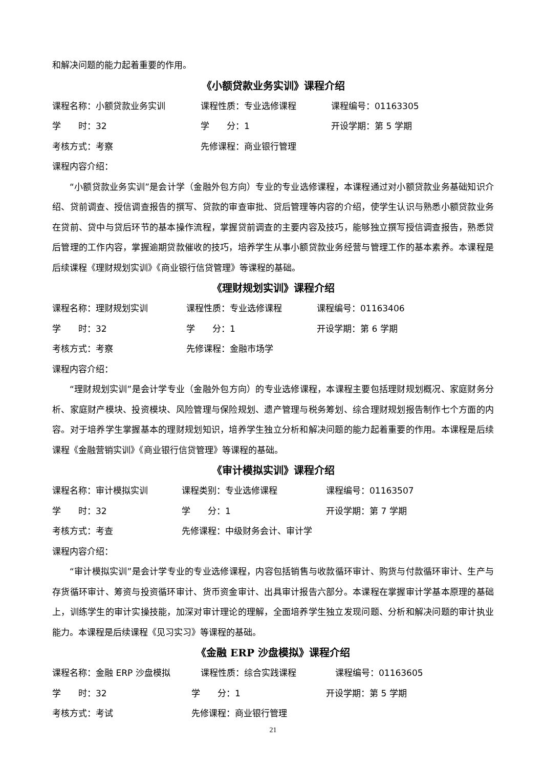和解决问题的能力起着重要的作用。
《小额贷款业务实训》课程介绍
课程名称：小额贷款业务实训 课程性质：专业选修课程 课程编号：01163305
学　　时：32 学　　分：1 开设学期：第 5 学期
考核方式：考察 先修课程：商业银行管理
课程内容介绍：
“小额贷款业务实训”是会计学（金融外包方向）专业的专业选修课程，本课程通过对小额贷款业务基础知识介绍、贷前调查、授信调查报告的撰写、贷款的审查审批、贷后管理等内容的介绍，使学生认识与熟悉小额贷款业务在贷前、贷中与贷后环节的基本操作流程，掌握贷前调查的主要内容及技巧，能够独立撰写授信调查报告，熟悉贷后管理的工作内容，掌握逾期贷款催收的技巧，培养学生从事小额贷款业务经营与管理工作的基本素养。本课程是后续课程《理财规划实训》《商业银行信贷管理》等课程的基础。
《理财规划实训》课程介绍
课程名称：理财规划实训 课程性质：专业选修课程 课程编号：01163406
学　　时：32 学　　分：1 开设学期：第 6 学期
考核方式：考察 先修课程：金融市场学
课程内容介绍：
“理财规划实训”是会计学专业（金融外包方向）的专业选修课程，本课程主要包括理财规划概况、家庭财务分析、家庭财产模块、投资模块、风险管理与保险规划、遗产管理与税务筹划、综合理财规划报告制作七个方面的内容。对于培养学生掌握基本的理财规划知识，培养学生独立分析和解决问题的能力起着重要的作用。本课程是后续课程《金融营销实训》《商业银行信贷管理》等课程的基础。
《审计模拟实训》课程介绍
课程名称：审计模拟实训 课程类别：专业选修课程 课程编号：01163507
学　　时：32 学　　分：1 开设学期：第 7 学期
考核方式：考查 先修课程：中级财务会计、审计学
课程内容介绍：
“审计模拟实训”是会计学专业的专业选修课程，内容包括销售与收款循环审计、购货与付款循环审计、生产与存货循环审计、筹资与投资循环审计、货币资金审计、出具审计报告六部分。本课程在掌握审计学基本原理的基础上，训练学生的审计实操技能，加深对审计理论的理解，全面培养学生独立发现问题、分析和解决问题的审计执业能力。本课程是后续课程《见习实习》等课程的基础。
《金融 ERP 沙盘模拟》课程介绍
课程名称：金融 ERP 沙盘模拟 课程性质：综合实践课程 课程编号：01163605
学　　时：32 学　　分：1 开设学期：第 5 学期
考核方式：考试 先修课程：商业银行管理
21